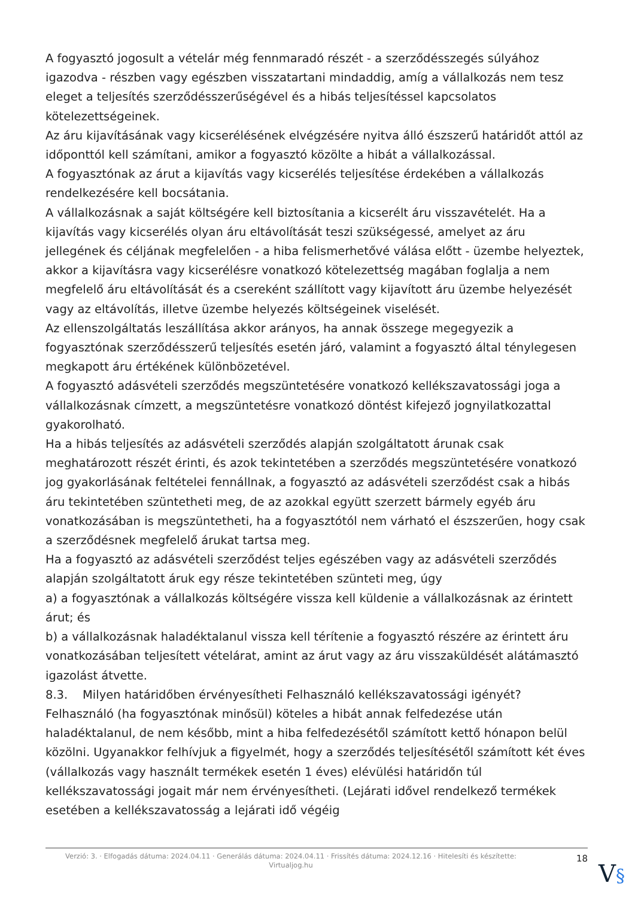A fogyasztó jogosult a vételár még fennmaradó részét - a szerződésszegés súlyához igazodva - részben vagy egészben visszatartani mindaddig, amíg a vállalkozás nem tesz eleget a teljesítés szerződésszerűségével és a hibás teljesítéssel kapcsolatos kötelezettségeinek.
Az áru kijavításának vagy kicserélésének elvégzésére nyitva álló észszerű határidőt attól az időponttól kell számítani, amikor a fogyasztó közölte a hibát a vállalkozással.
A fogyasztónak az árut a kijavítás vagy kicserélés teljesítése érdekében a vállalkozás rendelkezésére kell bocsátania.
A vállalkozásnak a saját költségére kell biztosítania a kicserélt áru visszavételét. Ha a kijavítás vagy kicserélés olyan áru eltávolítását teszi szükségessé, amelyet az áru jellegének és céljának megfelelően - a hiba felismerhetővé válása előtt - üzembe helyeztek, akkor a kijavításra vagy kicserélésre vonatkozó kötelezettség magában foglalja a nem megfelelő áru eltávolítását és a csereként szállított vagy kijavított áru üzembe helyezését vagy az eltávolítás, illetve üzembe helyezés költségeinek viselését.
Az ellenszolgáltatás leszállítása akkor arányos, ha annak összege megegyezik a fogyasztónak szerződésszerű teljesítés esetén járó, valamint a fogyasztó által ténylegesen megkapott áru értékének különbözetével.
A fogyasztó adásvételi szerződés megszüntetésére vonatkozó kellékszavatossági joga a vállalkozásnak címzett, a megszüntetésre vonatkozó döntést kifejező jognyilatkozattal gyakorolható.
Ha a hibás teljesítés az adásvételi szerződés alapján szolgáltatott árunak csak meghatározott részét érinti, és azok tekintetében a szerződés megszüntetésére vonatkozó jog gyakorlásának feltételei fennállnak, a fogyasztó az adásvételi szerződést csak a hibás áru tekintetében szüntetheti meg, de az azokkal együtt szerzett bármely egyéb áru vonatkozásában is megszüntetheti, ha a fogyasztótól nem várható el észszerűen, hogy csak a szerződésnek megfelelő árukat tartsa meg.
Ha a fogyasztó az adásvételi szerződést teljes egészében vagy az adásvételi szerződés alapján szolgáltatott áruk egy része tekintetében szünteti meg, úgy
a) a fogyasztónak a vállalkozás költségére vissza kell küldenie a vállalkozásnak az érintett árut; és
b) a vállalkozásnak haladéktalanul vissza kell térítenie a fogyasztó részére az érintett áru vonatkozásában teljesített vételárat, amint az árut vagy az áru visszaküldését alátámasztó igazolást átvette.
8.3. Milyen határidőben érvényesítheti Felhasználó kellékszavatossági igényét?
Felhasználó (ha fogyasztónak minősül) köteles a hibát annak felfedezése után haladéktalanul, de nem később, mint a hiba felfedezésétől számított kettő hónapon belül közölni. Ugyanakkor felhívjuk a figyelmét, hogy a szerződés teljesítésétől számított két éves (vállalkozás vagy használt termékek esetén 1 éves) elévülési határidőn túl kellékszavatossági jogait már nem érvényesítheti. (Lejárati idővel rendelkező termékek esetében a kellékszavatosság a lejárati idő végéig
Verzió: 3. · Elfogadás dátuma: 2024.04.11 · Generálás dátuma: 2024.04.11 · Frissítés dátuma: 2024.12.16 · Hitelesíti és készítette: Virtualjog.hu
18
V§